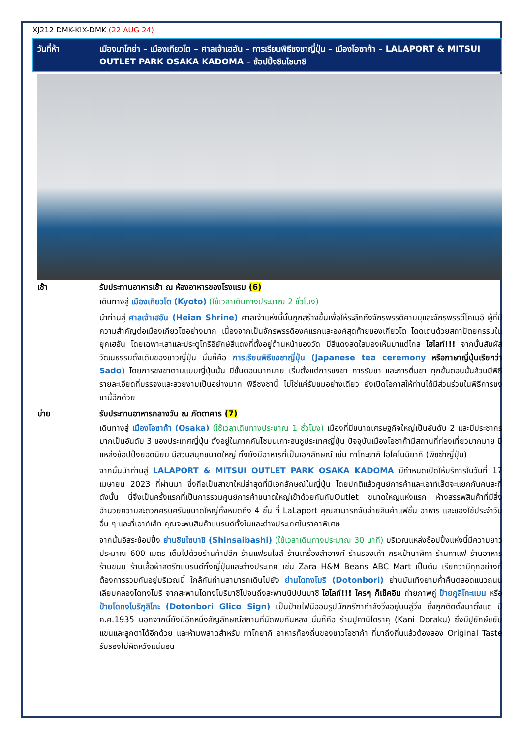XJ212 DMK-KIX-DMK (22 AUG 24)
วันที่ห้า เมืองนาโกย่า – เมืองเกียวโต – ศาลเจ้าเฮอัน – การเรียนพิธีชงชาญี่ปุ่น – เมืองโอซาก้า – LALAPORT & MITSUI OUTLET PARK OSAKA KADOMA – ช้อปปิ้งชินไซบาชิ
เช้า รับประทานอาหารเช้า ณ ห้องอาหารของโรงแรม (6)
เดินทางสู่ เมืองเกียวโต (Kyoto) (ใช้เวลาเดินทางประมาณ 2 ชั่วโมง)
นำท่านสู่ ศาลเจ้าเฮอัน (Heian Shrine) ศาลเจ้าแห่งนี้นั้นถูกสร้างขึ้นเพื่อให้ระลึกถึงจักรพรรดิคามมุและจักรพรรดิ์โคเมอิ ผู้ที่มีความสำคัญต่อเมืองเกียวโตอย่างมาก เนื่องจากเป็นจักรพรรดิองค์แรกและองค์สุดท้ายของเกียวโต โดดเด่นด้วยสถาปัตยกรรมในยุคเฮอัน โดยเฉพาะเสาและประตูโทริอิยักษ์สีแดงที่ตั้งอยู่ด้านหน้าของวัด มีสีแดงสดใสมองเห็นมาแต่ไกล ไฮไลท์!!! จากนั้นสัมผัสวัฒนธรรมดั้งเดิมของชาวญี่ปุ่น นั่นก็คือ การเรียนพิธีชงชาญี่ปุ่น (Japanese tea ceremony หรือภาษาญี่ปุ่นเรียกว่า Sado) โดยการชงชาตามแบบญี่ปุ่นนั้น มีขั้นตอนมากมาย เริ่มตั้งแต่การชงชา การรับชา และการดื่มชา ทุกขั้นตอนนั้นล้วนมีพิธี รายละเอียดที่บรรจงและสวยงามเป็นอย่างมาก พิธีชงชานี้ ไม่ใช่แค่รับชมอย่างเดียว ยังเปิดโอกาสให้ท่านได้มีส่วนร่วมในพิธีการชงชานี้อีกด้วย
บ่าย รับประทานอาหารกลางวัน ณ ภัตตาคาร (7)
เดินทางสู่ เมืองโอซาก้า (Osaka) (ใช้เวลาเดินทางประมาณ 1 ชั่วโมง) เมืองที่มีขนาดเศรษฐกิจใหญ่เป็นอันดับ 2 และมีประชากรมากเป็นอันดับ 3 ของประเทศญี่ปุ่น ตั้งอยู่ในภาคคันไซบนเกาะฮนชูประเทศญี่ปุ่น ปัจจุบันเมืองโอซาก้ามีสถานที่ท่องเที่ยวมากมาย มีแหล่งช้อปปิ้งยอดนิยม มีสวนสนุกขนาดใหญ่ ทั้งยังมีอาหารที่เป็นเอกลักษณ์ เช่น ทาโกะยากิ โอโคโนมิยากิ (พิซซ่าญี่ปุ่น)
จากนั้นนำท่านสู่ LALAPORT & MITSUI OUTLET PARK OSAKA KADOMA มีกำหนดเปิดให้บริการในวันที่ 17 เมษายน 2023 ที่ผ่านมา ซึ่งถือเป็นสาขาใหม่ล่าสุดที่มีเอกลักษณ์ในญี่ปุ่น โดยปกติแล้วศูนย์การค้าและเอาท์เล็ตจะแยกกันคนละที่ ดังนั้น นี่จึงเป็นครั้งแรกที่เป็นการรวมศูนย์การค้าขนาดใหญ่เข้าด้วยกันกับOutlet ขนาดใหญ่แห่งแรก ห้างสรรพสินค้าที่มีสิ่งอำนวยความสะดวกครบครันขนาดใหญ่ทั้งหมดถึง 4 ชั้น ที่ LaLaport คุณสามารถจับจ่ายสินค้าแฟชั่น อาหาร และของใช้ประจำวันอื่น ๆ และที่เอาท์เล็ท คุณจะพบสินค้าแบรนด์ทั้งในและต่างประเทศในราคาพิเศษ
จากนั้นอิสระช้อปปิ้ง ย่านชินไซบาชิ (Shinsaibashi) (ใช้เวลาเดินทางประมาณ 30 นาที) บริเวณแหล่งช้อปปิ้งแห่งนี้มีความยาวประมาณ 600 เมตร เต็มไปด้วยร้านค้าปลีก ร้านแฟรนไชส์ ร้านเครื่องสำอางค์ ร้านรองเท้า กระเป๋านาฬิกา ร้านกาแฟ ร้านอาหาร ร้านขนม ร้านเสื้อผ้าสตรีทแบรนด์ทั้งญี่ปุ่นและต่างประเทศ เช่น Zara H&M Beans ABC Mart เป็นต้น เรียกว่ามีทุกอย่างที่ต้องการรวมกันอยู่บริเวณนี้ ใกล้กันท่านสามารถเดินไปยัง ย่านโดทงโบริ (Dotonbori) ย่านบันเทิงยามค่ำคืนตลอดแนวถนนเลียบคลองโดทงโบริ จากสะพานโดทงโบริบาชิไปจนถึงสะพานนิปปนบาชิ ไฮไลท์!!! ใครๆ ก็เช็คอิน ถ่ายภาพคู่ ป้ายกูลิโกะแมน หรือ ป้ายโดทงโบริกูลิโกะ (Dotonbori Glico Sign) เป็นป้ายไฟนีออนรูปนักกรีฑากำลังวิ่งอยู่บนลู่วิ่ง ซึ่งถูกติดตั้งมาตั้งแต่ ปี ค.ศ.1935 นอกจากนี้ยังมีอีกหนึ่งสัญลักษณ์สถานที่นัดพบกันหลง นั่นก็คือ ร้านปูคานิโดราคุ (Kani Doraku) ซึ่งมีปูยักษ์ขยับแขนและลูกตาได้อีกด้วย และห้ามพลาดสำหรับ ทาโกยากิ อาหารท้องถิ่นของชาวโอซาก้า ที่มาถึงถิ่นแล้วต้องลอง Original Taste รับรองไม่ผิดหวังแน่นอน